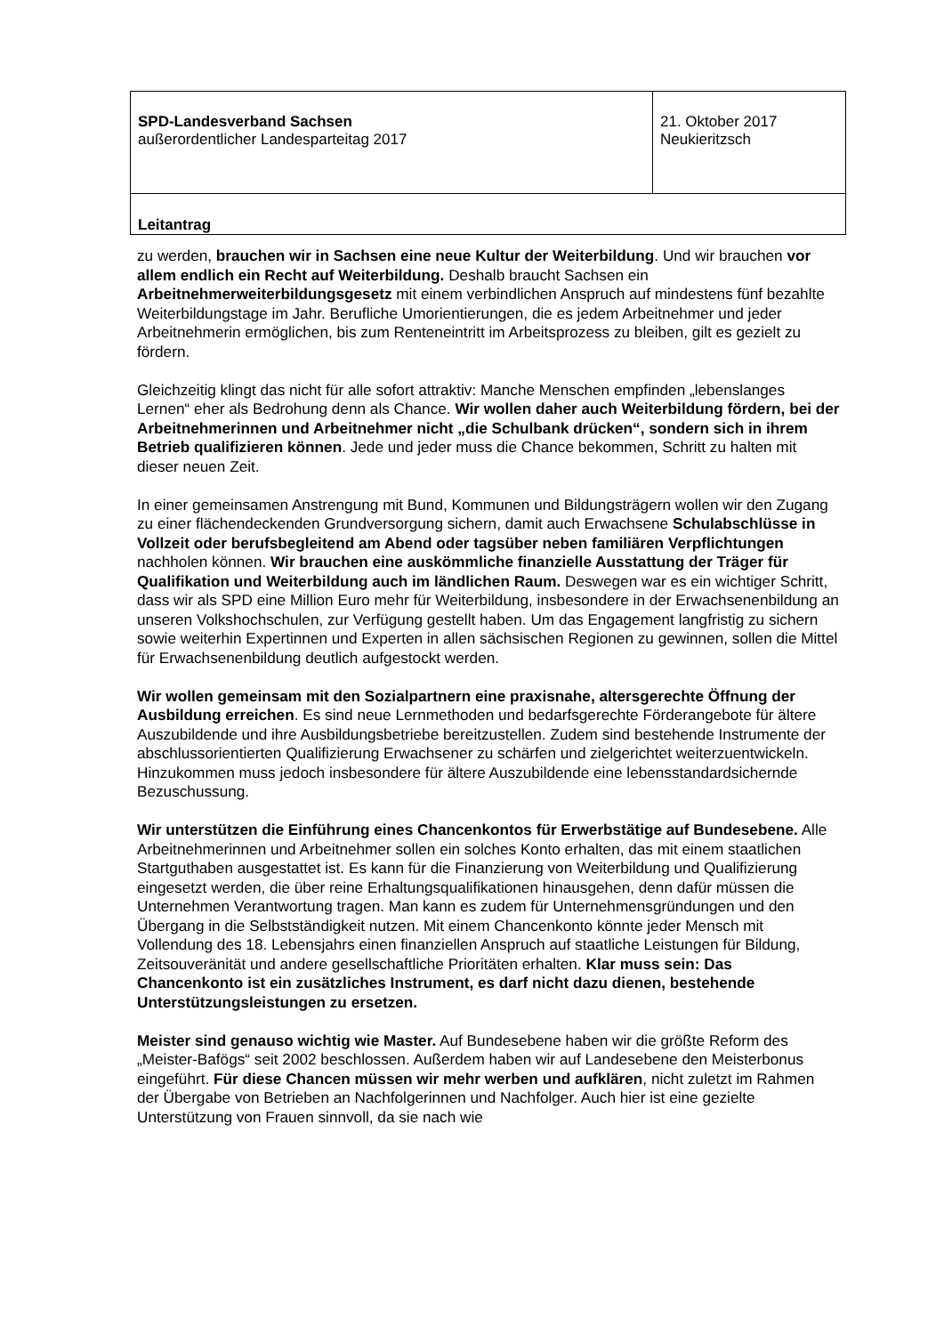| SPD-Landesverband Sachsen außerordentlicher Landesparteitag 2017 | 21. Oktober 2017 Neukieritzsch |
| Leitantrag | |
zu werden, brauchen wir in Sachsen eine neue Kultur der Weiterbildung. Und wir brauchen vor allem endlich ein Recht auf Weiterbildung. Deshalb braucht Sachsen ein Arbeitnehmerweiterbildungsgesetz mit einem verbindlichen Anspruch auf mindestens fünf bezahlte Weiterbildungstage im Jahr. Berufliche Umorientierungen, die es jedem Arbeitnehmer und jeder Arbeitnehmerin ermöglichen, bis zum Renteneintritt im Arbeitsprozess zu bleiben, gilt es gezielt zu fördern.
Gleichzeitig klingt das nicht für alle sofort attraktiv: Manche Menschen empfinden „lebenslanges Lernen“ eher als Bedrohung denn als Chance. Wir wollen daher auch Weiterbildung fördern, bei der Arbeitnehmerinnen und Arbeitnehmer nicht „die Schulbank drücken“, sondern sich in ihrem Betrieb qualifizieren können. Jede und jeder muss die Chance bekommen, Schritt zu halten mit dieser neuen Zeit.
In einer gemeinsamen Anstrengung mit Bund, Kommunen und Bildungsträgern wollen wir den Zugang zu einer flächendeckenden Grundversorgung sichern, damit auch Erwachsene Schulabschlüsse in Vollzeit oder berufsbegleitend am Abend oder tagsüber neben familiären Verpflichtungen nachholen können. Wir brauchen eine auskömmliche finanzielle Ausstattung der Träger für Qualifikation und Weiterbildung auch im ländlichen Raum. Deswegen war es ein wichtiger Schritt, dass wir als SPD eine Million Euro mehr für Weiterbildung, insbesondere in der Erwachsenenbildung an unseren Volkshochschulen, zur Verfügung gestellt haben. Um das Engagement langfristig zu sichern sowie weiterhin Expertinnen und Experten in allen sächsischen Regionen zu gewinnen, sollen die Mittel für Erwachsenenbildung deutlich aufgestockt werden.
Wir wollen gemeinsam mit den Sozialpartnern eine praxisnahe, altersgerechte Öffnung der Ausbildung erreichen. Es sind neue Lernmethoden und bedarfsgerechte Förderangebote für ältere Auszubildende und ihre Ausbildungsbetriebe bereitzustellen. Zudem sind bestehende Instrumente der abschlussorientierten Qualifizierung Erwachsener zu schärfen und zielgerichtet weiterzuentwickeln. Hinzukommen muss jedoch insbesondere für ältere Auszubildende eine lebensstandardsichernde Bezuschussung.
Wir unterstützen die Einführung eines Chancenkontos für Erwerbstätige auf Bundesebene. Alle Arbeitnehmerinnen und Arbeitnehmer sollen ein solches Konto erhalten, das mit einem staatlichen Startguthaben ausgestattet ist. Es kann für die Finanzierung von Weiterbildung und Qualifizierung eingesetzt werden, die über reine Erhaltungsqualifikationen hinausgehen, denn dafür müssen die Unternehmen Verantwortung tragen. Man kann es zudem für Unternehmensgründungen und den Übergang in die Selbstständigkeit nutzen. Mit einem Chancenkonto könnte jeder Mensch mit Vollendung des 18. Lebensjahrs einen finanziellen Anspruch auf staatliche Leistungen für Bildung, Zeitsouveränität und andere gesellschaftliche Prioritäten erhalten. Klar muss sein: Das Chancenkonto ist ein zusätzliches Instrument, es darf nicht dazu dienen, bestehende Unterstützungsleistungen zu ersetzen.
Meister sind genauso wichtig wie Master. Auf Bundesebene haben wir die größte Reform des „Meister-Bafögs“ seit 2002 beschlossen. Außerdem haben wir auf Landesebene den Meisterbonus eingeführt. Für diese Chancen müssen wir mehr werben und aufklären, nicht zuletzt im Rahmen der Übergabe von Betrieben an Nachfolgerinnen und Nachfolger. Auch hier ist eine gezielte Unterstützung von Frauen sinnvoll, da sie nach wie